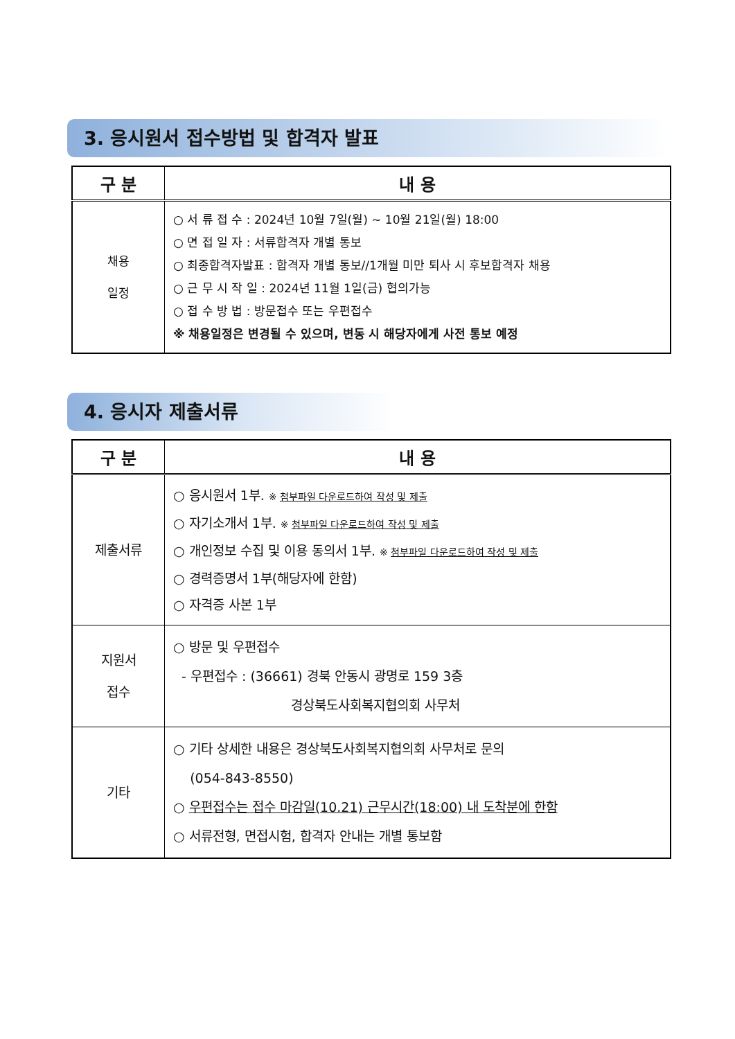3. 응시원서 접수방법 및 합격자 발표
| 구 분 | 내 용 |
| --- | --- |
| 채용 일정 | ○ 서 류 접 수 : 2024년 10월 7일(월) ~ 10월 21일(월) 18:00 ○ 면 접 일 자 : 서류합격자 개별 통보 ○ 최종합격자발표 : 합격자 개별 통보//1개월 미만 퇴사 시 후보합격자 채용 ○ 근 무 시 작 일 : 2024년 11월 1일(금) 협의가능 ○ 접 수 방 법 : 방문접수 또는 우편접수 ※ 채용일정은 변경될 수 있으며, 변동 시 해당자에게 사전 통보 예정 |
4. 응시자 제출서류
| 구 분 | 내 용 |
| --- | --- |
| 제출서류 | ○ 응시원서 1부. ※ 첨부파일 다운로드하여 작성 및 제출 ○ 자기소개서 1부. ※ 첨부파일 다운로드하여 작성 및 제출 ○ 개인정보 수집 및 이용 동의서 1부. ※ 첨부파일 다운로드하여 작성 및 제출 ○ 경력증명서 1부(해당자에 한함) ○ 자격증 사본 1부 |
| 지원서 접수 | ○ 방문 및 우편접수 - 우편접수 : (36661) 경북 안동시 광명로 159 3층 경상북도사회복지협의회 사무처 |
| 기타 | ○ 기타 상세한 내용은 경상북도사회복지협의회 사무처로 문의 (054-843-8550) ○ 우편접수는 접수 마감일(10.21) 근무시간(18:00) 내 도착분에 한함 ○ 서류전형, 면접시험, 합격자 안내는 개별 통보함 |